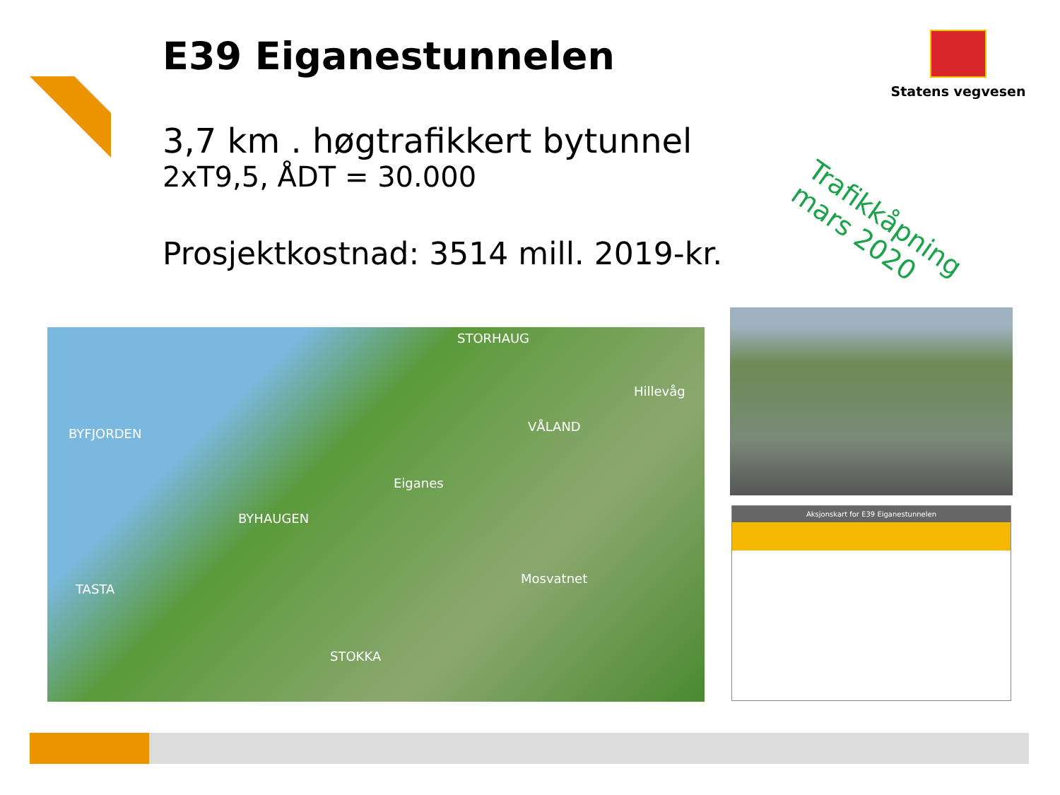E39 Eiganestunnelen
3,7 km . høgtrafikkert bytunnel
2xT9,5, ÅDT = 30.000
Prosjektkostnad: 3514 mill. 2019-kr.
Statens vegvesen
Trafikkåpning
mars 2020
BYFJORDEN
STORHAUG
Hillevåg
VÅLAND
Eiganes
BYHAUGEN
TASTA
Mosvatnet
STOKKA
Aksjonskart for E39 Eiganestunnelen